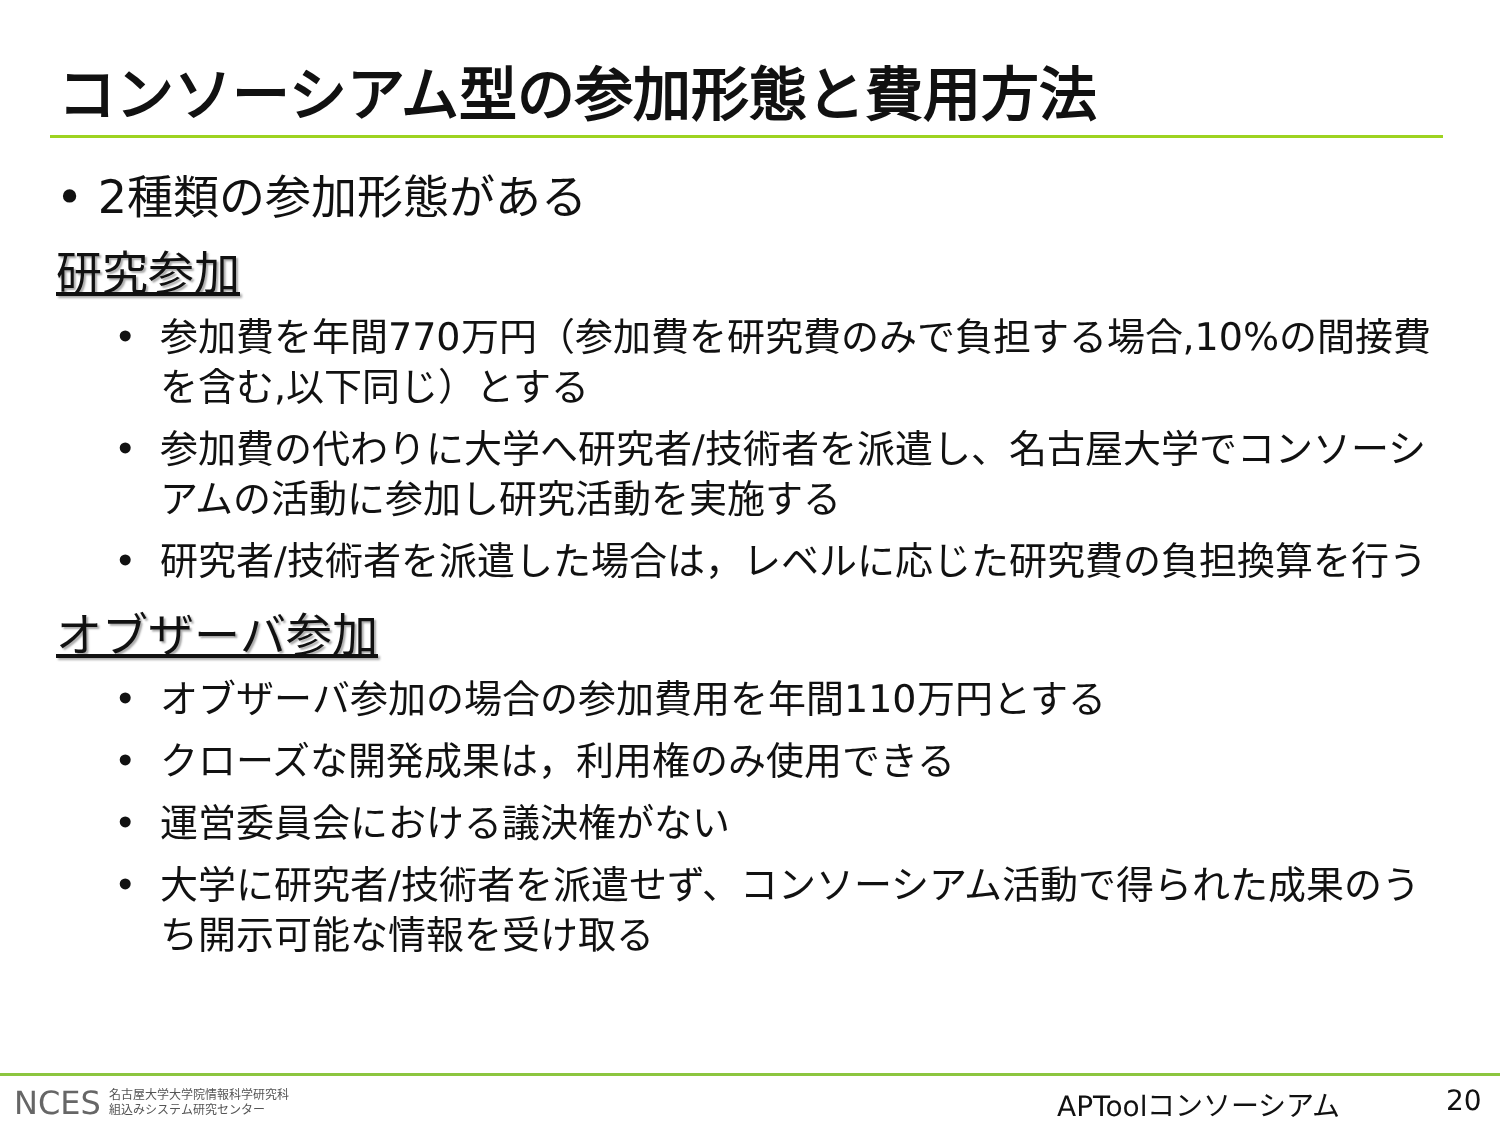コンソーシアム型の参加形態と費用方法
• 2種類の参加形態がある
研究参加
• 参加費を年間770万円（参加費を研究費のみで負担する場合,10%の間接費を含む,以下同じ）とする
• 参加費の代わりに大学へ研究者/技術者を派遣し、名古屋大学でコンソーシアムの活動に参加し研究活動を実施する
• 研究者/技術者を派遣した場合は，レベルに応じた研究費の負担換算を行う
オブザーバ参加
• オブザーバ参加の場合の参加費用を年間110万円とする
• クローズな開発成果は，利用権のみ使用できる
• 運営委員会における議決権がない
• 大学に研究者/技術者を派遣せず、コンソーシアム活動で得られた成果のうち開示可能な情報を受け取る
NCES 名古屋大学大学院情報科学研究科
組込みシステム研究センター
APToolコンソーシアム 20